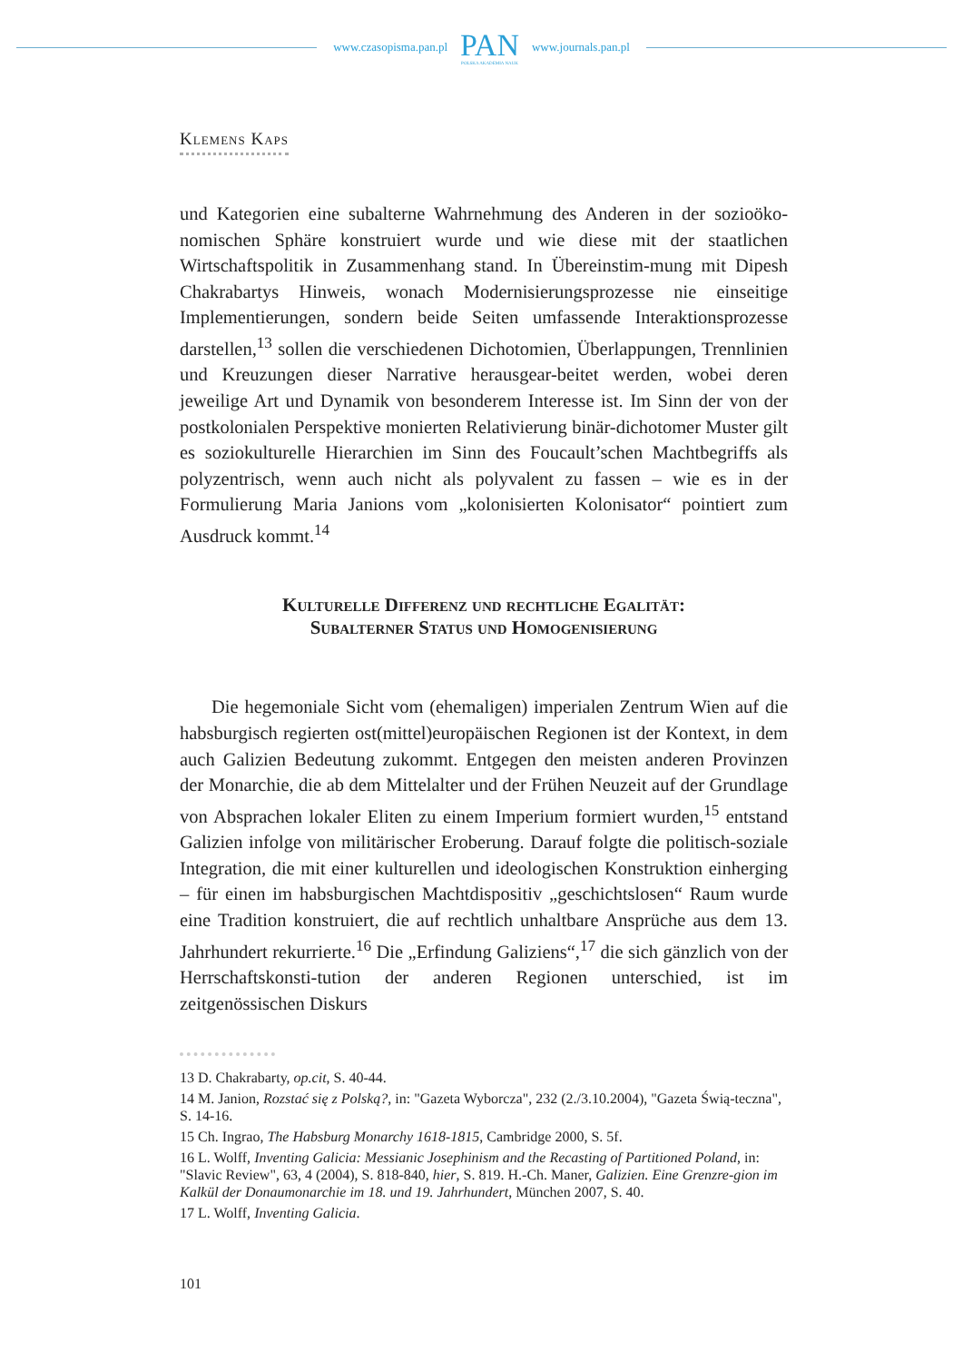www.czasopisma.pan.pl
PAN
POLSKA AKADEMIA NAUK
www.journals.pan.pl
Klemens Kaps
und Kategorien eine subalterne Wahrnehmung des Anderen in der sozioöko-nomischen Sphäre konstruiert wurde und wie diese mit der staatlichen Wirtschaftspolitik in Zusammenhang stand. In Übereinstim-mung mit Dipesh Chakrabartys Hinweis, wonach Modernisierungsprozesse nie einseitige Implementierungen, sondern beide Seiten umfassende Interaktionsprozesse darstellen,<sup>13</sup> sollen die verschiedenen Dichotomien, Überlappungen, Trennlinien und Kreuzungen dieser Narrative herausgear-beitet werden, wobei deren jeweilige Art und Dynamik von besonderem Interesse ist. Im Sinn der von der postkolonialen Perspektive monierten Relativierung binär-dichotomer Muster gilt es soziokulturelle Hierarchien im Sinn des Foucault’schen Machtbegriffs als polyzentrisch, wenn auch nicht als polyvalent zu fassen – wie es in der Formulierung Maria Janions vom „kolonisierten Kolonisator“ pointiert zum Ausdruck kommt.<sup>14</sup>
Kulturelle Differenz und rechtliche Egalität:
Subalterner Status und Homogenisierung
Die hegemoniale Sicht vom (ehemaligen) imperialen Zentrum Wien auf die habsburgisch regierten ost(mittel)europäischen Regionen ist der Kontext, in dem auch Galizien Bedeutung zukommt. Entgegen den meisten anderen Provinzen der Monarchie, die ab dem Mittelalter und der Frühen Neuzeit auf der Grundlage von Absprachen lokaler Eliten zu einem Imperium formiert wurden,<sup>15</sup> entstand Galizien infolge von militärischer Eroberung. Darauf folgte die politisch-soziale Integration, die mit einer kulturellen und ideologischen Konstruktion einherging – für einen im habsburgischen Machtdispositiv „geschichtslosen“ Raum wurde eine Tradition konstruiert, die auf rechtlich unhaltbare Ansprüche aus dem 13. Jahrhundert rekurrierte.<sup>16</sup> Die „Erfindung Galiziens“,<sup>17</sup> die sich gänzlich von der Herrschaftskonsti-tution der anderen Regionen unterschied, ist im zeitgenössischen Diskurs
13 D. Chakrabarty, op.cit, S. 40-44.
14 M. Janion, Rozstać się z Polską?, in: "Gazeta Wyborcza", 232 (2./3.10.2004), "Gazeta Świą-teczna", S. 14-16.
15 Ch. Ingrao, The Habsburg Monarchy 1618-1815, Cambridge 2000, S. 5f.
16 L. Wolff, Inventing Galicia: Messianic Josephinism and the Recasting of Partitioned Poland, in: "Slavic Review", 63, 4 (2004), S. 818-840, hier, S. 819. H.-Ch. Maner, Galizien. Eine Grenzre-gion im Kalkül der Donaumonarchie im 18. und 19. Jahrhundert, München 2007, S. 40.
17 L. Wolff, Inventing Galicia.
101